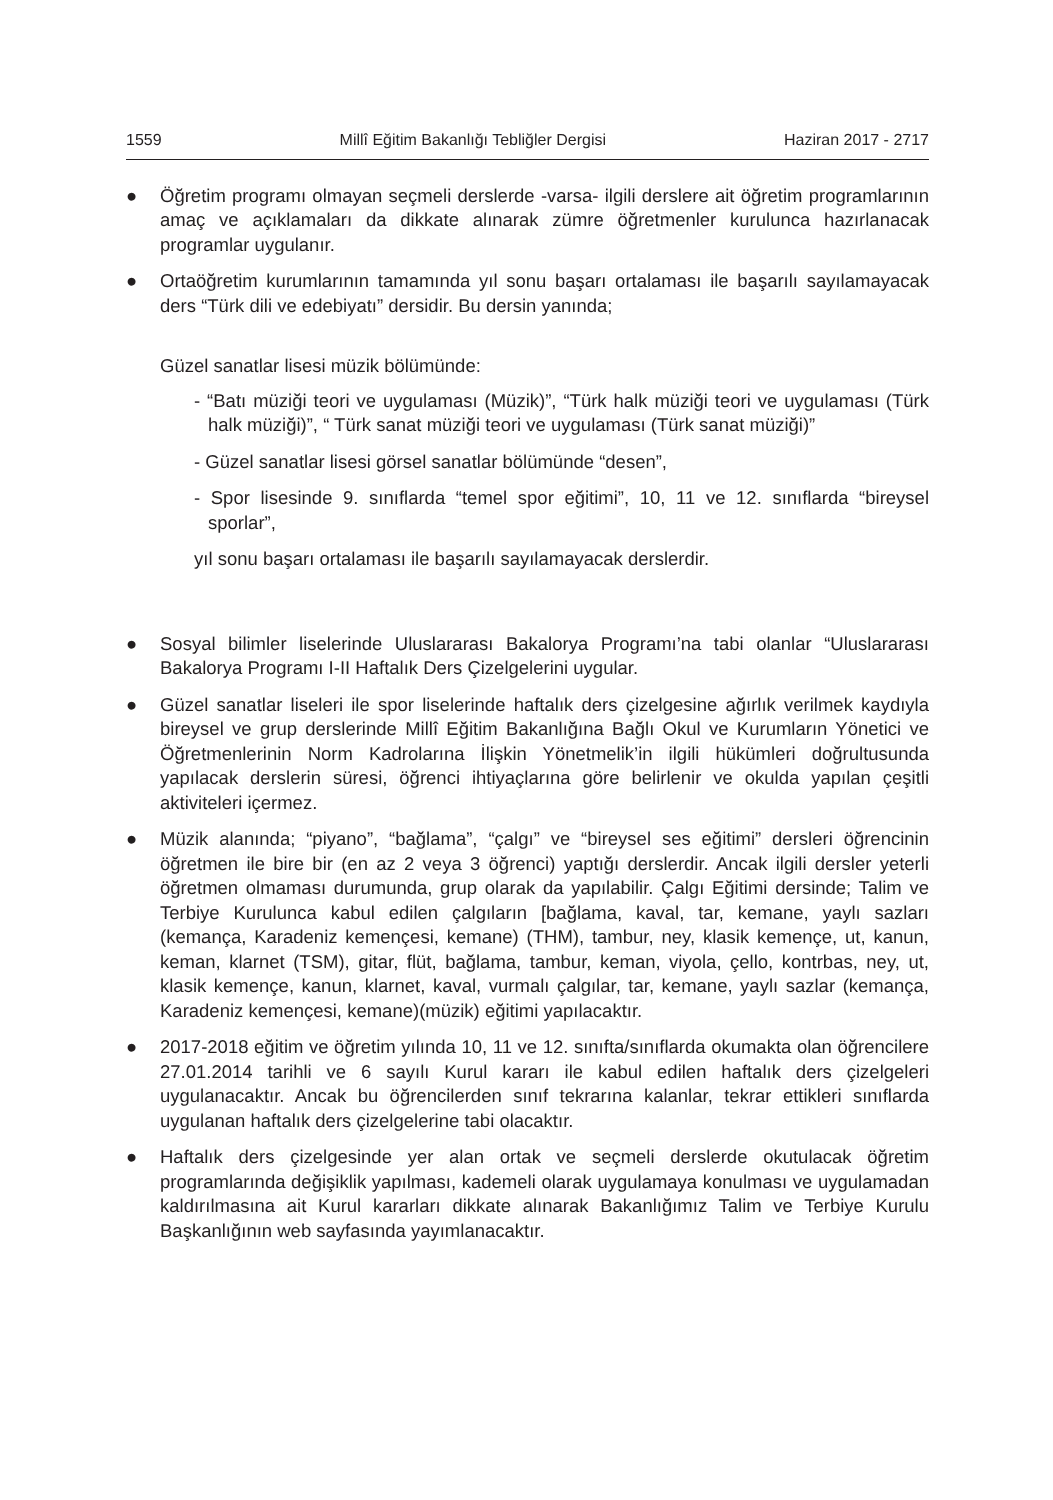1559 Millî Eğitim Bakanlığı Tebliğler Dergisi Haziran 2017 - 2717
● Öğretim programı olmayan seçmeli derslerde -varsa- ilgili derslere ait öğretim programlarının amaç ve açıklamaları da dikkate alınarak zümre öğretmenler kurulunca hazırlanacak programlar uygulanır.
● Ortaöğretim kurumlarının tamamında yıl sonu başarı ortalaması ile başarılı sayılamayacak ders “Türk dili ve edebiyatı” dersidir. Bu dersin yanında;
Güzel sanatlar lisesi müzik bölümünde:
- “Batı müziği teori ve uygulaması (Müzik)”, “Türk halk müziği teori ve uygulaması (Türk halk müziği)”, “ Türk sanat müziği teori ve uygulaması (Türk sanat müziği)”
- Güzel sanatlar lisesi görsel sanatlar bölümünde “desen”,
- Spor lisesinde 9. sınıflarda “temel spor eğitimi”, 10, 11 ve 12. sınıflarda “bireysel sporlar”,
yıl sonu başarı ortalaması ile başarılı sayılamayacak derslerdir.
● Sosyal bilimler liselerinde Uluslararası Bakalorya Programı’na tabi olanlar “Uluslararası Bakalorya Programı I-II Haftalık Ders Çizelgelerini uygular.
● Güzel sanatlar liseleri ile spor liselerinde haftalık ders çizelgesine ağırlık verilmek kaydıyla bireysel ve grup derslerinde Millî Eğitim Bakanlığına Bağlı Okul ve Kurumların Yönetici ve Öğretmenlerinin Norm Kadrolarına İlişkin Yönetmelik’in ilgili hükümleri doğrultusunda yapılacak derslerin süresi, öğrenci ihtiyaçlarına göre belirlenir ve okulda yapılan çeşitli aktiviteleri içermez.
● Müzik alanında; “piyano”, “bağlama”, “çalgı” ve “bireysel ses eğitimi” dersleri öğrencinin öğretmen ile bire bir (en az 2 veya 3 öğrenci) yaptığı derslerdir. Ancak ilgili dersler yeterli öğretmen olmaması durumunda, grup olarak da yapılabilir. Çalgı Eğitimi dersinde; Talim ve Terbiye Kurulunca kabul edilen çalgıların [bağlama, kaval, tar, kemane, yaylı sazları (kemança, Karadeniz kemençesi, kemane) (THM), tambur, ney, klasik kemençe, ut, kanun, keman, klarnet (TSM), gitar, flüt, bağlama, tambur, keman, viyola, çello, kontrbas, ney, ut, klasik kemençe, kanun, klarnet, kaval, vurmalı çalgılar, tar, kemane, yaylı sazlar (kemança, Karadeniz kemençesi, kemane)(müzik) eğitimi yapılacaktır.
● 2017-2018 eğitim ve öğretim yılında 10, 11 ve 12. sınıfta/sınıflarda okumakta olan öğrencilere 27.01.2014 tarihli ve 6 sayılı Kurul kararı ile kabul edilen haftalık ders çizelgeleri uygulanacaktır. Ancak bu öğrencilerden sınıf tekrarına kalanlar, tekrar ettikleri sınıflarda uygulanan haftalık ders çizelgelerine tabi olacaktır.
● Haftalık ders çizelgesinde yer alan ortak ve seçmeli derslerde okutulacak öğretim programlarında değişiklik yapılması, kademeli olarak uygulamaya konulması ve uygulamadan kaldırılmasına ait Kurul kararları dikkate alınarak Bakanlığımız Talim ve Terbiye Kurulu Başkanlığının web sayfasında yayımlanacaktır.